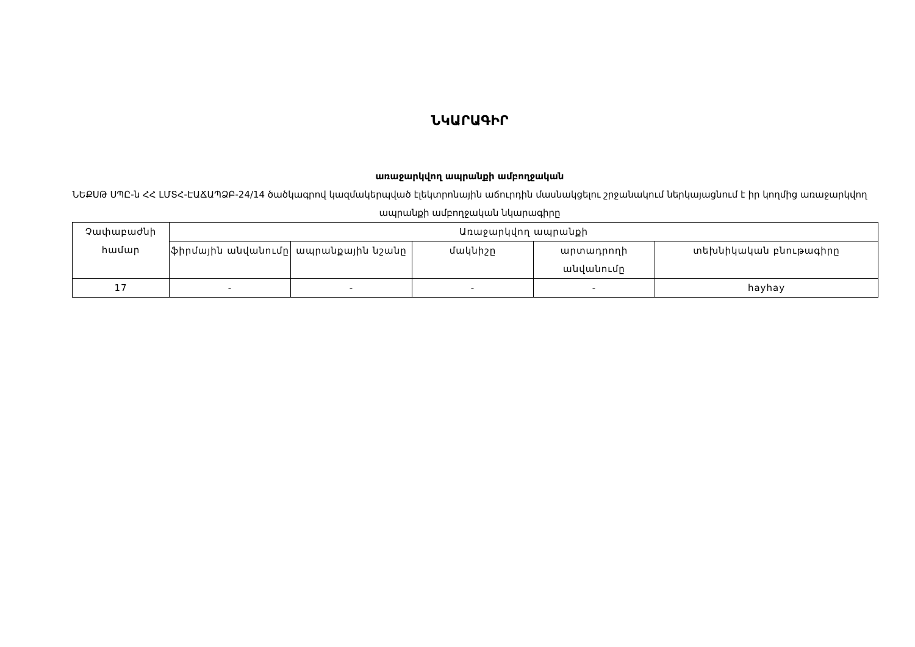ՆԿԱՐԱԳԻՐ
առաջարկվող ապրանքի ամբողջական
ՆԵՔՍԹ ՍՊԸ-ն ՀՀ ԼՄՏՀ-ԷԱՃԱՊՁԲ-24/14 ծածկագրով կազմակերպված էլեկտրոնային աճուրդին մասնակցելու շրջանակում ներկայացնում է իր կողմից առաջարկվող ապրանքի ամբողջական նկարագիրը
| Չափաբաժնի համար | Առաջարկվող ապրանքի | | | | |
| --- | --- | --- | --- | --- | --- |
| | ֆիրմային անվանումը | ապրանքային նշանը | մակնիշը | արտադրողի անվանումը | տեխնիկական բնութագիրը |
| 17 | - | - | - | - | hayhay |